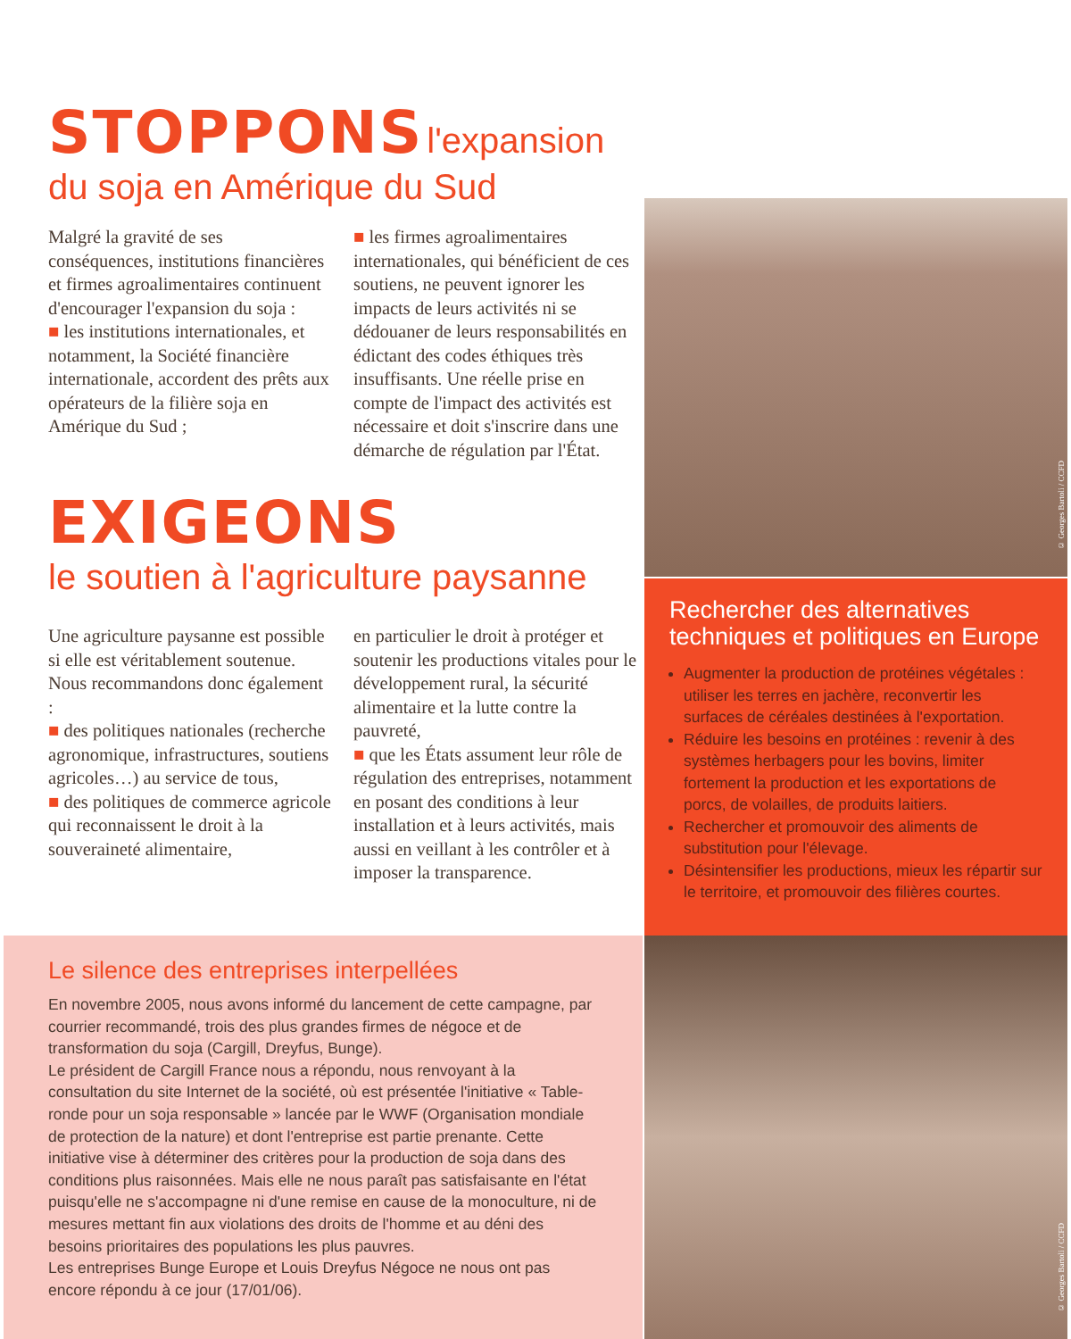STOPPONS l'expansion du soja en Amérique du Sud
Malgré la gravité de ses conséquences, institutions financières et firmes agroalimentaires continuent d'encourager l'expansion du soja :
■ les institutions internationales, et notamment, la Société financière internationale, accordent des prêts aux opérateurs de la filière soja en Amérique du Sud ;
■ les firmes agroalimentaires internationales, qui bénéficient de ces soutiens, ne peuvent ignorer les impacts de leurs activités ni se dédouaner de leurs responsabilités en édictant des codes éthiques très insuffisants. Une réelle prise en compte de l'impact des activités est nécessaire et doit s'inscrire dans une démarche de régulation par l'État.
EXIGEONS
le soutien à l'agriculture paysanne
Une agriculture paysanne est possible si elle est véritablement soutenue. Nous recommandons donc également :
■ des politiques nationales (recherche agronomique, infrastructures, soutiens agricoles…) au service de tous,
■ des politiques de commerce agricole qui reconnaissent le droit à la souveraineté alimentaire,
en particulier le droit à protéger et soutenir les productions vitales pour le développement rural, la sécurité alimentaire et la lutte contre la pauvreté,
■ que les États assument leur rôle de régulation des entreprises, notamment en posant des conditions à leur installation et à leurs activités, mais aussi en veillant à les contrôler et à imposer la transparence.
© Georges Bartoli / CCFD
Rechercher des alternatives techniques et politiques en Europe
Augmenter la production de protéines végétales : utiliser les terres en jachère, reconvertir les surfaces de céréales destinées à l'exportation.
Réduire les besoins en protéines : revenir à des systèmes herbagers pour les bovins, limiter fortement la production et les exportations de porcs, de volailles, de produits laitiers.
Rechercher et promouvoir des aliments de substitution pour l'élevage.
Désintensifier les productions, mieux les répartir sur le territoire, et promouvoir des filières courtes.
Le silence des entreprises interpellées
En novembre 2005, nous avons informé du lancement de cette campagne, par courrier recommandé, trois des plus grandes firmes de négoce et de transformation du soja (Cargill, Dreyfus, Bunge).
Le président de Cargill France nous a répondu, nous renvoyant à la consultation du site Internet de la société, où est présentée l'initiative « Table-ronde pour un soja responsable » lancée par le WWF (Organisation mondiale de protection de la nature) et dont l'entreprise est partie prenante. Cette initiative vise à déterminer des critères pour la production de soja dans des conditions plus raisonnées. Mais elle ne nous paraît pas satisfaisante en l'état puisqu'elle ne s'accompagne ni d'une remise en cause de la monoculture, ni de mesures mettant fin aux violations des droits de l'homme et au déni des besoins prioritaires des populations les plus pauvres.
Les entreprises Bunge Europe et Louis Dreyfus Négoce ne nous ont pas encore répondu à ce jour (17/01/06).
© Georges Bartoli / CCFD